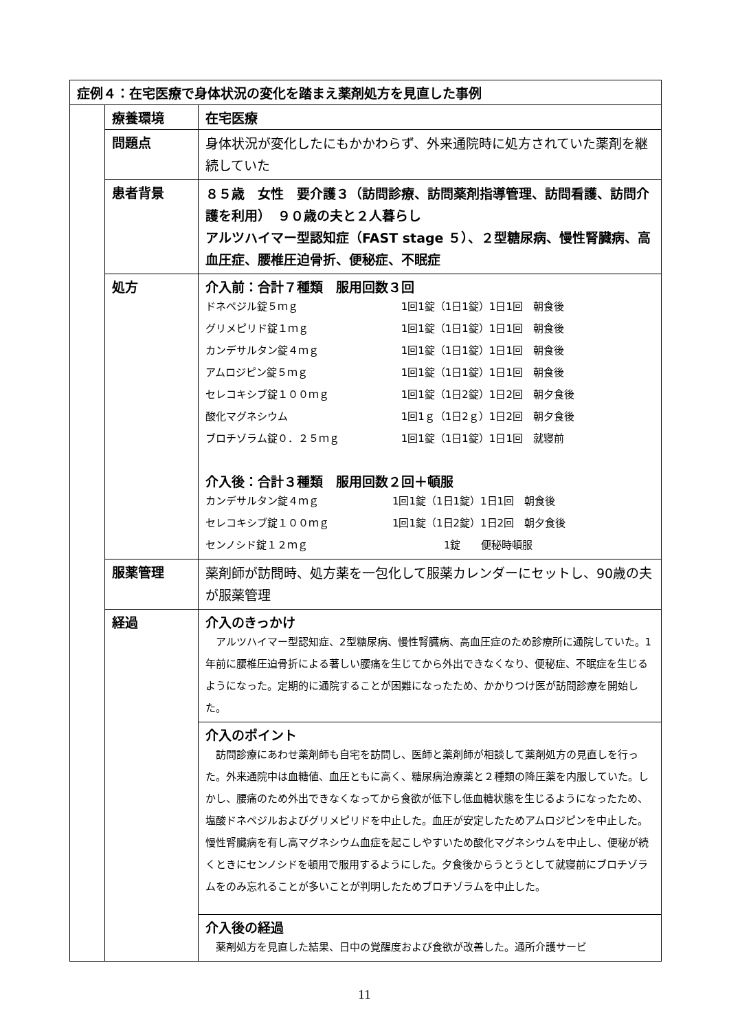| 症例４：在宅医療で身体状況の変化を踏まえ薬剤処方を見直した事例 | | |
| | 療養環境 | 在宅医療 |
| | 問題点 | 身体状況が変化したにもかかわらず、外来通院時に処方されていた薬剤を継続していた |
| | 患者背景 | ８５歳 女性 要介護３（訪問診療、訪問薬剤指導管理、訪問看護、訪問介護を利用） ９０歳の夫と２人暮らし アルツハイマー型認知症（FAST stage ５）、２型糖尿病、慢性腎臓病、高血圧症、腰椎圧迫骨折、便秘症、不眠症 |
| | 処方 | 介入前：合計７種類 服用回数３回 / ドネペジル錠５ｍｇ / 1回1錠（1日1錠）1日1回 朝食後 / / グリメピリド錠１ｍｇ / 1回1錠（1日1錠）1日1回 朝食後 / / カンデサルタン錠４ｍｇ / 1回1錠（1日1錠）1日1回 朝食後 / / アムロジピン錠５ｍｇ / 1回1錠（1日1錠）1日1回 朝食後 / / セレコキシブ錠１００ｍｇ / 1回1錠（1日2錠）1日2回 朝夕食後 / / 酸化マグネシウム / 1回1ｇ（1日2ｇ）1日2回 朝夕食後 / / ブロチゾラム錠０．２５ｍｇ / 1回1錠（1日1錠）1日1回 就寝前 / 介入後：合計３種類 服用回数２回＋頓服 / カンデサルタン錠４ｍｇ / 1回1錠（1日1錠）1日1回 朝食後 / / セレコキシブ錠１００ｍｇ / 1回1錠（1日2錠）1日2回 朝夕食後 / / センノシド錠１２ｍｇ / 1錠 便秘時頓服 / |
| | 服薬管理 | 薬剤師が訪問時、処方薬を一包化して服薬カレンダーにセットし、90歳の夫が服薬管理 |
| | 経過 | 介入のきっかけ アルツハイマー型認知症、2型糖尿病、慢性腎臓病、高血圧症のため診療所に通院していた。1年前に腰椎圧迫骨折による著しい腰痛を生じてから外出できなくなり、便秘症、不眠症を生じるようになった。定期的に通院することが困難になったため、かかりつけ医が訪問診療を開始した。 |
| | | 介入のポイント 訪問診療にあわせ薬剤師も自宅を訪問し、医師と薬剤師が相談して薬剤処方の見直しを行った。外来通院中は血糖値、血圧ともに高く、糖尿病治療薬と２種類の降圧薬を内服していた。しかし、腰痛のため外出できなくなってから食欲が低下し低血糖状態を生じるようになったため、塩酸ドネペジルおよびグリメピリドを中止した。血圧が安定したためアムロジピンを中止した。慢性腎臓病を有し高マグネシウム血症を起こしやすいため酸化マグネシウムを中止し、便秘が続くときにセンノシドを頓用で服用するようにした。夕食後からうとうとして就寝前にブロチゾラムをのみ忘れることが多いことが判明したためブロチゾラムを中止した。 |
| | | 介入後の経過 薬剤処方を見直した結果、日中の覚醒度および食欲が改善した。通所介護サービ |
11